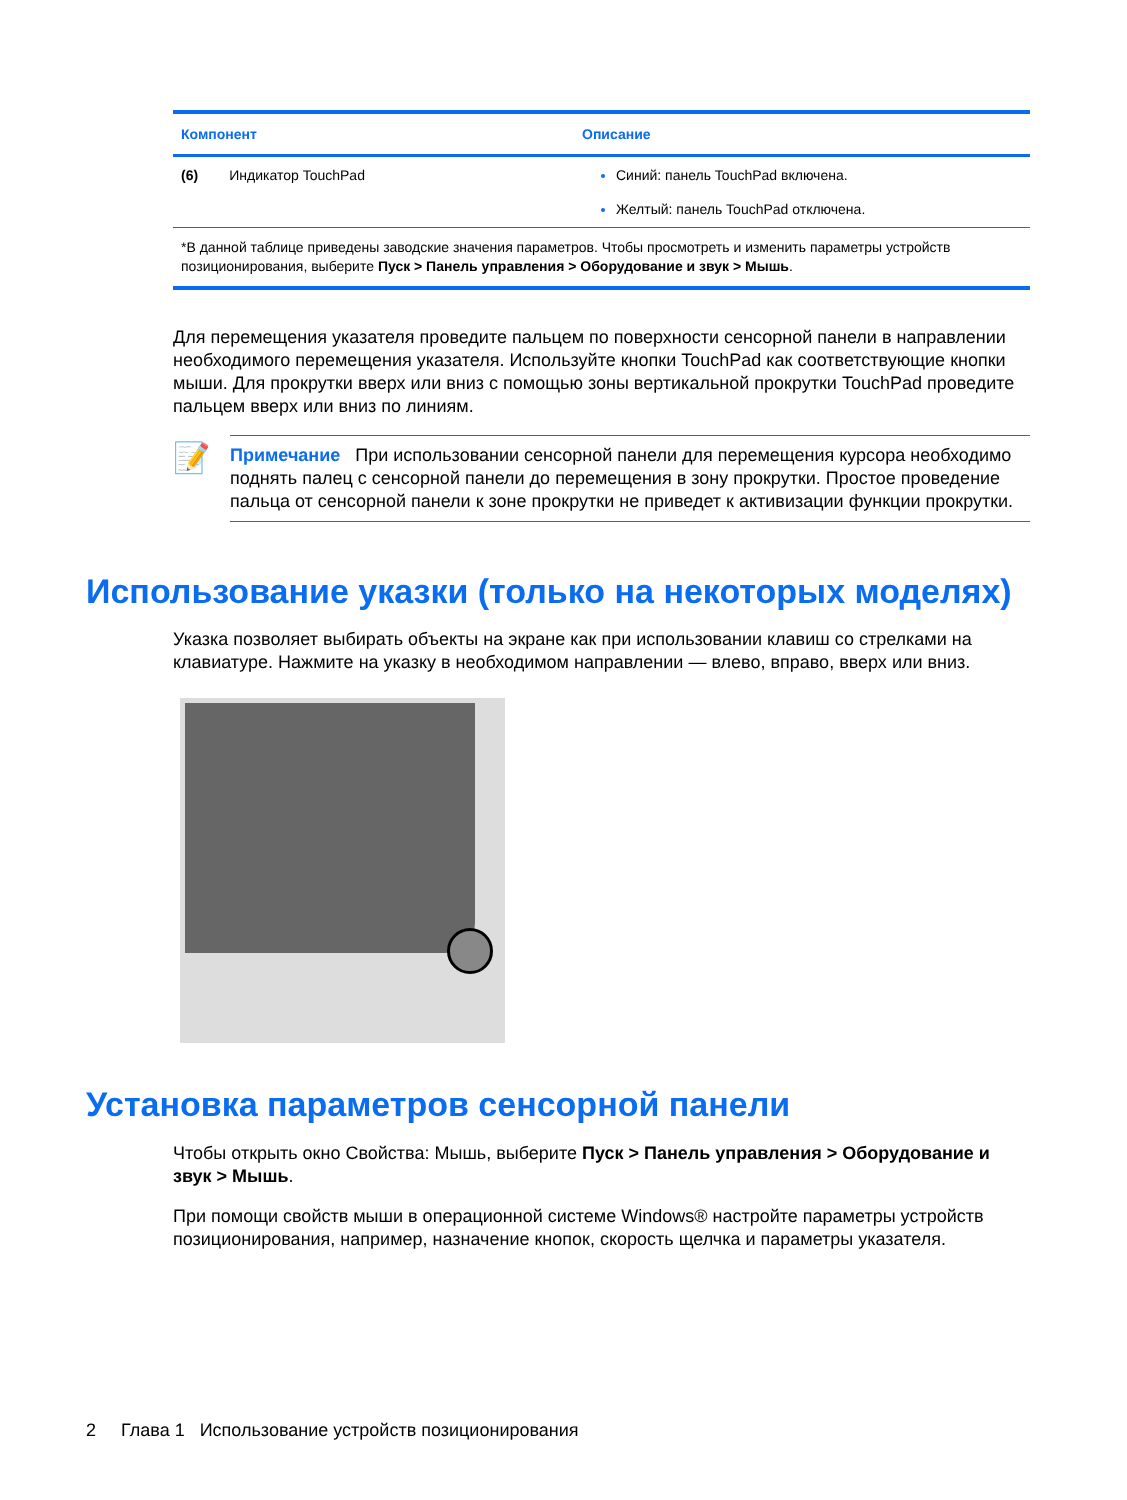| Компонент | Описание |
| --- | --- |
| (6) Индикатор TouchPad | Синий: панель TouchPad включена. Желтый: панель TouchPad отключена. |
| *В данной таблице приведены заводские значения параметров. Чтобы просмотреть и изменить параметры устройств позиционирования, выберите Пуск > Панель управления > Оборудование и звук > Мышь . | |
Для перемещения указателя проведите пальцем по поверхности сенсорной панели в направлении необходимого перемещения указателя. Используйте кнопки TouchPad как соответствующие кнопки мыши. Для прокрутки вверх или вниз с помощью зоны вертикальной прокрутки TouchPad проведите пальцем вверх или вниз по линиям.
📝
Примечание При использовании сенсорной панели для перемещения курсора необходимо поднять палец с сенсорной панели до перемещения в зону прокрутки. Простое проведение пальца от сенсорной панели к зоне прокрутки не приведет к активизации функции прокрутки.
Использование указки (только на некоторых моделях)
Указка позволяет выбирать объекты на экране как при использовании клавиш со стрелками на клавиатуре. Нажмите на указку в необходимом направлении — влево, вправо, вверх или вниз.
Установка параметров сенсорной панели
Чтобы открыть окно Свойства: Мышь, выберите Пуск > Панель управления > Оборудование и звук > Мышь.
При помощи свойств мыши в операционной системе Windows® настройте параметры устройств позиционирования, например, назначение кнопок, скорость щелчка и параметры указателя.
2 Глава 1 Использование устройств позиционирования